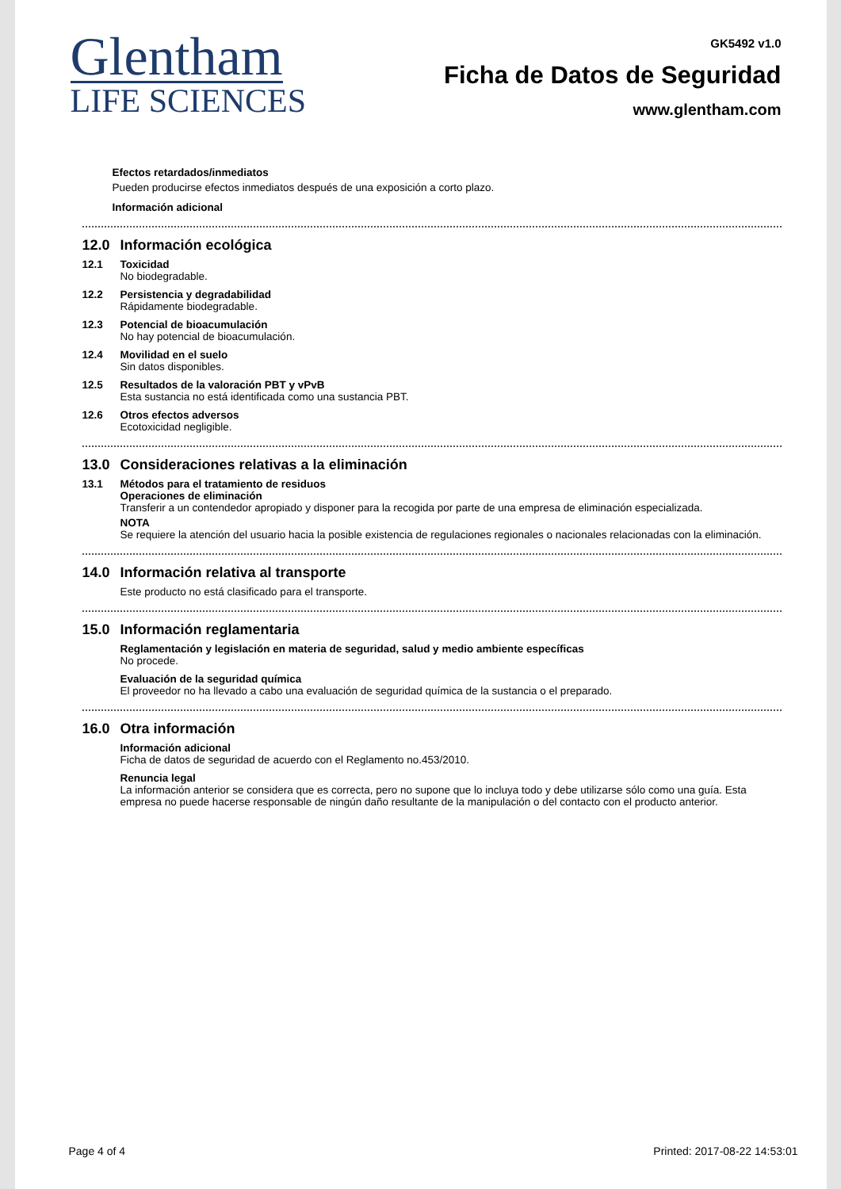Glentham
LIFE SCIENCES
GK5492 v1.0
Ficha de Datos de Seguridad
www.glentham.com
Efectos retardados/inmediatos
Pueden producirse efectos inmediatos después de una exposición a corto plazo.
Información adicional
12.0 Información ecológica
12.1 Toxicidad
No biodegradable.
12.2 Persistencia y degradabilidad
Rápidamente biodegradable.
12.3 Potencial de bioacumulación
No hay potencial de bioacumulación.
12.4 Movilidad en el suelo
Sin datos disponibles.
12.5 Resultados de la valoración PBT y vPvB
Esta sustancia no está identificada como una sustancia PBT.
12.6 Otros efectos adversos
Ecotoxicidad negligible.
13.0 Consideraciones relativas a la eliminación
13.1 Métodos para el tratamiento de residuos
Operaciones de eliminación
Transferir a un contendedor apropiado y disponer para la recogida por parte de una empresa de eliminación especializada.
NOTA
Se requiere la atención del usuario hacia la posible existencia de regulaciones regionales o nacionales relacionadas con la eliminación.
14.0 Información relativa al transporte
Este producto no está clasificado para el transporte.
15.0 Información reglamentaria
Reglamentación y legislación en materia de seguridad, salud y medio ambiente específicas
No procede.
Evaluación de la seguridad química
El proveedor no ha llevado a cabo una evaluación de seguridad química de la sustancia o el preparado.
16.0 Otra información
Información adicional
Ficha de datos de seguridad de acuerdo con el Reglamento no.453/2010.
Renuncia legal
La información anterior se considera que es correcta, pero no supone que lo incluya todo y debe utilizarse sólo como una guía. Esta empresa no puede hacerse responsable de ningún daño resultante de la manipulación o del contacto con el producto anterior.
Page 4 of 4 Printed: 2017-08-22 14:53:01